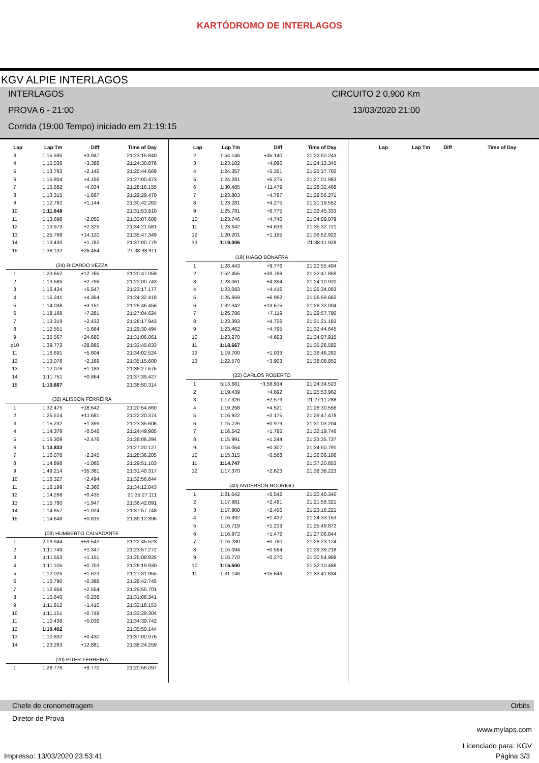KARTÓDROMO DE INTERLAGOS
KGV ALPIE INTERLAGOS
INTERLAGOS CIRCUITO 2 0,900 Km
PROVA 6 - 21:00 13/03/2020 21:00
Corrida (19:00 Tempo) iniciado em 21:19:15
| Lap | Lap Tm | Diff | Time of Day |
| --- | --- | --- | --- |
| 3 | 1:15.595 | +3.947 | 21:23:15.840 |
| 4 | 1:15.036 | +3.388 | 21:24:30.876 |
| 5 | 1:13.793 | +2.145 | 21:25:44.669 |
| 6 | 1:15.804 | +4.156 | 21:27:00.473 |
| 7 | 1:15.682 | +4.034 | 21:28:16.155 |
| 8 | 1:13.315 | +1.667 | 21:29:29.470 |
| 9 | 1:12.792 | +1.144 | 21:30:42.262 |
| 10 | 1:11.648 | | 21:31:53.910 |
| 11 | 1:13.698 | +2.050 | 21:33:07.608 |
| 12 | 1:13.973 | +2.325 | 21:34:21.581 |
| 13 | 1:25.768 | +14.120 | 21:35:47.349 |
| 14 | 1:13.430 | +1.782 | 21:37:00.779 |
| 15 | 1:38.132 | +26.484 | 21:38:38.911 |
| (24) RICARDO VEZZA | | | |
| 1 | 1:23.652 | +12.765 | 21:20:47.058 |
| 2 | 1:13.685 | +2.798 | 21:22:00.743 |
| 3 | 1:16.434 | +5.547 | 21:23:17.177 |
| 4 | 1:15.241 | +4.354 | 21:24:32.418 |
| 5 | 1:14.038 | +3.151 | 21:25:46.456 |
| 6 | 1:18.168 | +7.281 | 21:27:04.624 |
| 7 | 1:13.319 | +2.432 | 21:28:17.943 |
| 8 | 1:12.551 | +1.664 | 21:29:30.494 |
| 9 | 1:35.567 | +24.680 | 21:31:06.061 |
| p10 | 1:39.772 | +28.885 | 21:32:45.833 |
| 11 | 1:16.691 | +5.804 | 21:34:02.524 |
| 12 | 1:13.076 | +2.189 | 21:35:15.600 |
| 13 | 1:12.076 | +1.189 | 21:36:27.676 |
| 14 | 1:11.751 | +0.864 | 21:37:39.427 |
| 15 | 1:10.887 | | 21:38:50.314 |
| (32) ALISSON FERREIRA | | | |
| 1 | 1:32.475 | +18.642 | 21:20:54.860 |
| 2 | 1:25.514 | +11.681 | 21:22:20.374 |
| 3 | 1:15.232 | +1.399 | 21:23:35.606 |
| 4 | 1:14.379 | +0.546 | 21:24:49.985 |
| 5 | 1:16.309 | +2.476 | 21:26:06.294 |
| 6 | 1:13.833 | | 21:27:20.127 |
| 7 | 1:16.078 | +2.245 | 21:28:36.205 |
| 8 | 1:14.898 | +1.065 | 21:29:51.103 |
| 9 | 1:49.214 | +35.381 | 21:31:40.317 |
| 10 | 1:16.327 | +2.494 | 21:32:56.644 |
| 11 | 1:16.199 | +2.366 | 21:34:12.843 |
| 12 | 1:14.268 | +0.435 | 21:35:27.111 |
| 13 | 1:15.780 | +1.947 | 21:36:42.891 |
| 14 | 1:14.857 | +1.024 | 21:37:57.748 |
| 15 | 1:14.648 | +0.815 | 21:39:12.396 |
| (08) HUMBERTO CALVACANTE | | | |
| 1 | 2:09.944 | +59.542 | 21:22:45.523 |
| 2 | 1:11.749 | +1.347 | 21:23:57.272 |
| 3 | 1:11.553 | +1.151 | 21:25:08.825 |
| 4 | 1:11.105 | +0.703 | 21:26:19.930 |
| 5 | 1:12.025 | +1.623 | 21:27:31.955 |
| 6 | 1:10.790 | +0.388 | 21:28:42.745 |
| 7 | 1:12.956 | +2.554 | 21:29:55.701 |
| 8 | 1:10.640 | +0.238 | 21:31:06.341 |
| 9 | 1:11.812 | +1.410 | 21:32:18.153 |
| 10 | 1:11.151 | +0.749 | 21:33:29.304 |
| 11 | 1:10.438 | +0.036 | 21:34:39.742 |
| 12 | 1:10.402 | | 21:35:50.144 |
| 13 | 1:10.832 | +0.430 | 21:37:00.976 |
| 14 | 1:23.283 | +12.881 | 21:38:24.259 |
| (20) PITER FERREIRA | | | |
| 1 | 1:28.776 | +9.770 | 21:20:56.097 |
| Lap | Lap Tm | Diff | Time of Day |
| --- | --- | --- | --- |
| 2 | 1:54.146 | +35.140 | 21:22:50.243 |
| 3 | 1:23.102 | +4.096 | 21:24:13.345 |
| 4 | 1:24.357 | +5.351 | 21:25:37.702 |
| 5 | 1:24.281 | +5.275 | 21:27:01.983 |
| 6 | 1:30.485 | +11.479 | 21:28:32.468 |
| 7 | 1:23.803 | +4.797 | 21:29:56.271 |
| 8 | 1:23.281 | +4.275 | 21:31:19.552 |
| 9 | 1:25.781 | +6.775 | 21:32:45.333 |
| 10 | 1:23.746 | +4.740 | 21:34:09.079 |
| 11 | 1:23.642 | +4.636 | 21:35:32.721 |
| 12 | 1:20.201 | +1.195 | 21:36:52.922 |
| 13 | 1:19.006 | | 21:38:11.928 |
| (19) HIAGO BONAFRA | | | |
| 1 | 1:28.443 | +9.776 | 21:20:55.404 |
| 2 | 1:52.455 | +33.788 | 21:22:47.859 |
| 3 | 1:23.061 | +4.394 | 21:24:10.920 |
| 4 | 1:23.083 | +4.416 | 21:25:34.003 |
| 5 | 1:25.659 | +6.992 | 21:26:59.662 |
| 6 | 1:32.342 | +13.675 | 21:28:32.004 |
| 7 | 1:25.786 | +7.119 | 21:29:57.790 |
| 8 | 1:23.393 | +4.726 | 21:31:21.183 |
| 9 | 1:23.462 | +4.795 | 21:32:44.645 |
| 10 | 1:23.270 | +4.603 | 21:34:07.915 |
| 11 | 1:18.667 | | 21:35:26.582 |
| 12 | 1:19.700 | +1.033 | 21:36:46.282 |
| 13 | 1:22.570 | +3.903 | 21:38:08.852 |
| (22) CARLOS ROBERTO | | | |
| 1 | 5:13.681 | +3:58.934 | 21:24:34.523 |
| 2 | 1:19.439 | +4.692 | 21:25:53.962 |
| 3 | 1:17.326 | +2.579 | 21:27:11.288 |
| 4 | 1:19.268 | +4.521 | 21:28:30.556 |
| 5 | 1:16.922 | +2.175 | 21:29:47.478 |
| 6 | 1:15.726 | +0.979 | 21:31:03.204 |
| 7 | 1:16.542 | +1.795 | 21:32:19.746 |
| 8 | 1:15.991 | +1.244 | 21:33:35.737 |
| 9 | 1:15.054 | +0.307 | 21:34:50.791 |
| 10 | 1:15.315 | +0.568 | 21:36:06.106 |
| 11 | 1:14.747 | | 21:37:20.853 |
| 12 | 1:17.370 | +2.623 | 21:38:38.223 |
| (40) ANDERSON RODRIGO | | | |
| 1 | 1:21.042 | +5.542 | 21:20:40.340 |
| 2 | 1:17.981 | +2.481 | 21:21:58.321 |
| 3 | 1:17.900 | +2.400 | 21:23:16.221 |
| 4 | 1:16.932 | +1.432 | 21:24:33.153 |
| 5 | 1:16.719 | +1.219 | 21:25:49.872 |
| 6 | 1:16.972 | +1.472 | 21:27:06.844 |
| 7 | 1:16.280 | +0.780 | 21:28:23.124 |
| 8 | 1:16.094 | +0.594 | 21:29:39.218 |
| 9 | 1:15.770 | +0.270 | 21:30:54.988 |
| 10 | 1:15.500 | | 21:32:10.488 |
| 11 | 1:31.146 | +15.646 | 21:33:41.634 |
| Lap | Lap Tm | Diff | Time of Day |
| --- | --- | --- | --- |
Chefe de cronometragem Orbits
Diretor de Prova
www.mylaps.com
Licenciado para: KGV
Impresso: 13/03/2020 23:53:41 Página 3/3